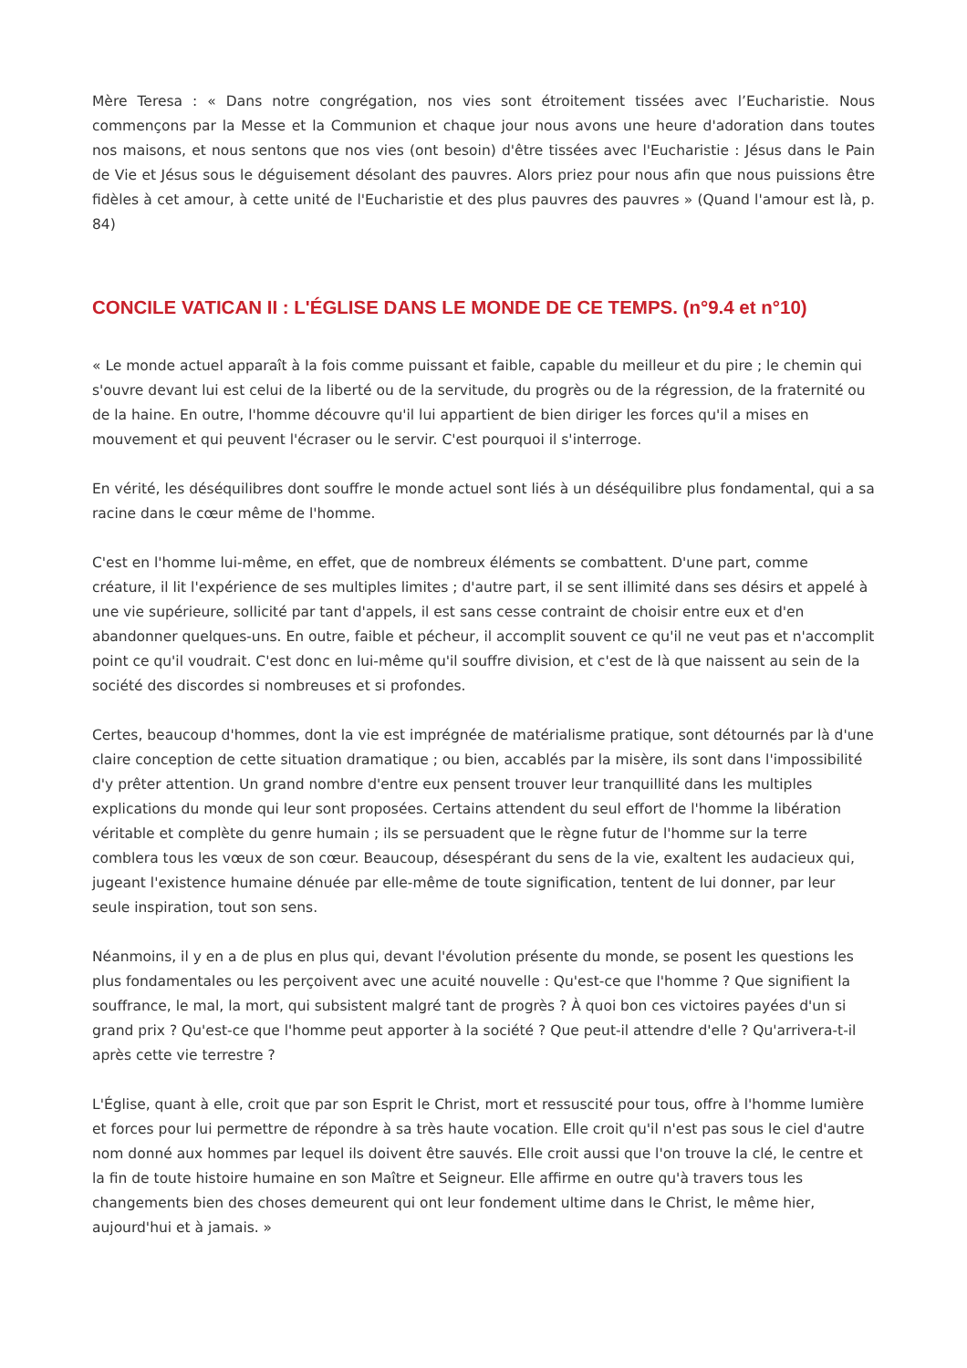Mère Teresa : « Dans notre congrégation, nos vies sont étroitement tissées avec l’Eucharistie. Nous commençons par la Messe et la Communion et chaque jour nous avons une heure d'adoration dans toutes nos maisons, et nous sentons que nos vies (ont besoin) d'être tissées avec l'Eucharistie : Jésus dans le Pain de Vie et Jésus sous le déguisement désolant des pauvres. Alors priez pour nous afin que nous puissions être fidèles à cet amour, à cette unité de l'Eucharistie et des plus pauvres des pauvres » (Quand l'amour est là, p. 84)
CONCILE VATICAN II : L'ÉGLISE DANS LE MONDE DE CE TEMPS. (n°9.4 et n°10)
« Le monde actuel apparaît à la fois comme puissant et faible, capable du meilleur et du pire ; le chemin qui s'ouvre devant lui est celui de la liberté ou de la servitude, du progrès ou de la régression, de la fraternité ou de la haine. En outre, l'homme découvre qu'il lui appartient de bien diriger les forces qu'il a mises en mouvement et qui peuvent l'écraser ou le servir. C'est pourquoi il s'interroge.
En vérité, les déséquilibres dont souffre le monde actuel sont liés à un déséquilibre plus fondamental, qui a sa racine dans le cœur même de l'homme.
C'est en l'homme lui-même, en effet, que de nombreux éléments se combattent. D'une part, comme créature, il lit l'expérience de ses multiples limites ; d'autre part, il se sent illimité dans ses désirs et appelé à une vie supérieure, sollicité par tant d'appels, il est sans cesse contraint de choisir entre eux et d'en abandonner quelques-uns. En outre, faible et pécheur, il accomplit souvent ce qu'il ne veut pas et n'accomplit point ce qu'il voudrait. C'est donc en lui-même qu'il souffre division, et c'est de là que naissent au sein de la société des discordes si nombreuses et si profondes.
Certes, beaucoup d'hommes, dont la vie est imprégnée de matérialisme pratique, sont détournés par là d'une claire conception de cette situation dramatique ; ou bien, accablés par la misère, ils sont dans l'impossibilité d'y prêter attention. Un grand nombre d'entre eux pensent trouver leur tranquillité dans les multiples explications du monde qui leur sont proposées. Certains attendent du seul effort de l'homme la libération véritable et complète du genre humain ; ils se persuadent que le règne futur de l'homme sur la terre comblera tous les vœux de son cœur. Beaucoup, désespérant du sens de la vie, exaltent les audacieux qui, jugeant l'existence humaine dénuée par elle-même de toute signification, tentent de lui donner, par leur seule inspiration, tout son sens.
Néanmoins, il y en a de plus en plus qui, devant l'évolution présente du monde, se posent les questions les plus fondamentales ou les perçoivent avec une acuité nouvelle : Qu'est-ce que l'homme ? Que signifient la souffrance, le mal, la mort, qui subsistent malgré tant de progrès ? À quoi bon ces victoires payées d'un si grand prix ? Qu'est-ce que l'homme peut apporter à la société ? Que peut-il attendre d'elle ? Qu'arrivera-t-il après cette vie terrestre ?
L'Église, quant à elle, croit que par son Esprit le Christ, mort et ressuscité pour tous, offre à l'homme lumière et forces pour lui permettre de répondre à sa très haute vocation. Elle croit qu'il n'est pas sous le ciel d'autre nom donné aux hommes par lequel ils doivent être sauvés. Elle croit aussi que l'on trouve la clé, le centre et la fin de toute histoire humaine en son Maître et Seigneur. Elle affirme en outre qu'à travers tous les changements bien des choses demeurent qui ont leur fondement ultime dans le Christ, le même hier, aujourd'hui et à jamais. »